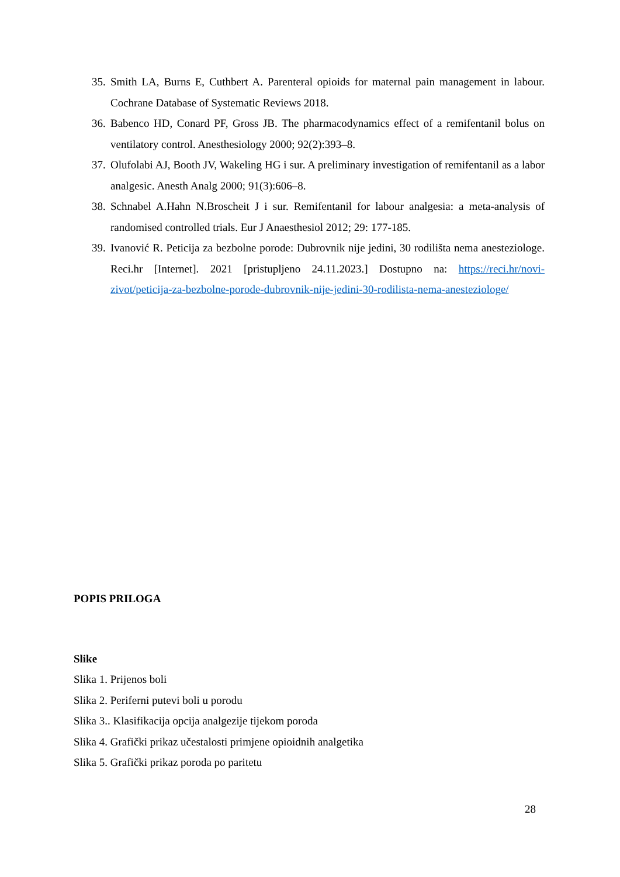35. Smith LA, Burns E, Cuthbert A. Parenteral opioids for maternal pain management in labour. Cochrane Database of Systematic Reviews 2018.
36. Babenco HD, Conard PF, Gross JB. The pharmacodynamics effect of a remifentanil bolus on ventilatory control. Anesthesiology 2000; 92(2):393–8.
37. Olufolabi AJ, Booth JV, Wakeling HG i sur. A preliminary investigation of remifentanil as a labor analgesic. Anesth Analg 2000; 91(3):606–8.
38. Schnabel A.Hahn N.Broscheit J i sur. Remifentanil for labour analgesia: a meta-analysis of randomised controlled trials. Eur J Anaesthesiol 2012; 29: 177-185.
39. Ivanović R. Peticija za bezbolne porode: Dubrovnik nije jedini, 30 rodilišta nema anesteziologe. Reci.hr [Internet]. 2021 [pristupljeno 24.11.2023.] Dostupno na: https://reci.hr/novi-zivot/peticija-za-bezbolne-porode-dubrovnik-nije-jedini-30-rodilista-nema-anesteziologe/
POPIS PRILOGA
Slike
Slika 1. Prijenos boli
Slika 2. Periferni putevi boli u porodu
Slika 3.. Klasifikacija opcija analgezije tijekom poroda
Slika 4. Grafički prikaz učestalosti primjene opioidnih analgetika
Slika 5. Grafički prikaz poroda po paritetu
28